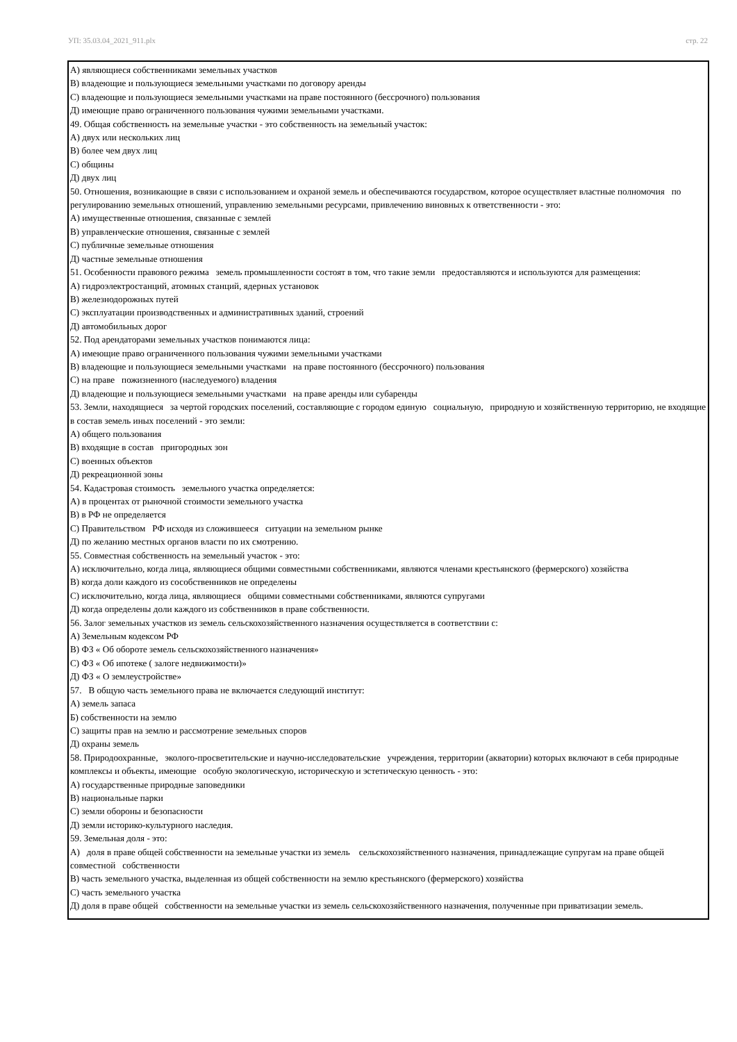УП: 35.03.04_2021_911.plx стр. 22
А) являющиеся собственниками земельных участков
В) владеющие и пользующиеся земельными участками по договору аренды
С) владеющие и пользующиеся земельными участками на праве постоянного (бессрочного) пользования
Д) имеющие право ограниченного пользования чужими земельными участками.
49. Общая собственность на земельные участки - это собственность на земельный участок:
А) двух или нескольких лиц
В) более чем двух лиц
С) общины
Д) двух лиц
50. Отношения, возникающие в связи с использованием и охраной земель и обеспечиваются государством, которое осуществляет властные полномочия по регулированию земельных отношений, управлению земельными ресурсами, привлечению виновных к ответственности - это:
А) имущественные отношения, связанные с землей
В) управленческие отношения, связанные с землей
С) публичные земельные отношения
Д) частные земельные отношения
51. Особенности правового режима земель промышленности состоят в том, что такие земли предоставляются и используются для размещения:
А) гидроэлектростанций, атомных станций, ядерных установок
В) железнодорожных путей
С) эксплуатации производственных и административных зданий, строений
Д) автомобильных дорог
52. Под арендаторами земельных участков понимаются лица:
А) имеющие право ограниченного пользования чужими земельными участками
В) владеющие и пользующиеся земельными участками на праве постоянного (бессрочного) пользования
С) на праве пожизненного (наследуемого) владения
Д) владеющие и пользующиеся земельными участками на праве аренды или субаренды
53. Земли, находящиеся за чертой городских поселений, составляющие с городом единую социальную, природную и хозяйственную территорию, не входящие в состав земель иных поселений - это земли:
А) общего пользования
В) входящие в состав пригородных зон
С) военных объектов
Д) рекреационной зоны
54. Кадастровая стоимость земельного участка определяется:
А) в процентах от рыночной стоимости земельного участка
В) в РФ не определяется
С) Правительством РФ исходя из сложившееся ситуации на земельном рынке
Д) по желанию местных органов власти по их смотрению.
55. Совместная собственность на земельный участок - это:
А) исключительно, когда лица, являющиеся общими совместными собственниками, являются членами крестьянского (фермерского) хозяйства
В) когда доли каждого из сособственников не определены
С) исключительно, когда лица, являющиеся общими совместными собственниками, являются супругами
Д) когда определены доли каждого из собственников в праве собственности.
56. Залог земельных участков из земель сельскохозяйственного назначения осуществляется в соответствии с:
А) Земельным кодексом РФ
В) ФЗ « Об обороте земель сельскохозяйственного назначения»
С) ФЗ « Об ипотеке ( залоге недвижимости)»
Д) ФЗ « О землеустройстве»
57. В общую часть земельного права не включается следующий институт:
А) земель запаса
Б) собственности на землю
С) защиты прав на землю и рассмотрение земельных споров
Д) охраны земель
58. Природоохранные, эколого-просветительские и научно-исследовательские учреждения, территории (акватории) которых включают в себя природные комплексы и объекты, имеющие особую экологическую, историческую и эстетическую ценность - это:
А) государственные природные заповедники
В) национальные парки
С) земли обороны и безопасности
Д) земли историко-культурного наследия.
59. Земельная доля - это:
А) доля в праве общей собственности на земельные участки из земель сельскохозяйственного назначения, принадлежащие супругам на праве общей совместной собственности
В) часть земельного участка, выделенная из общей собственности на землю крестьянского (фермерского) хозяйства
С) часть земельного участка
Д) доля в праве общей собственности на земельные участки из земель сельскохозяйственного назначения, полученные при приватизации земель.